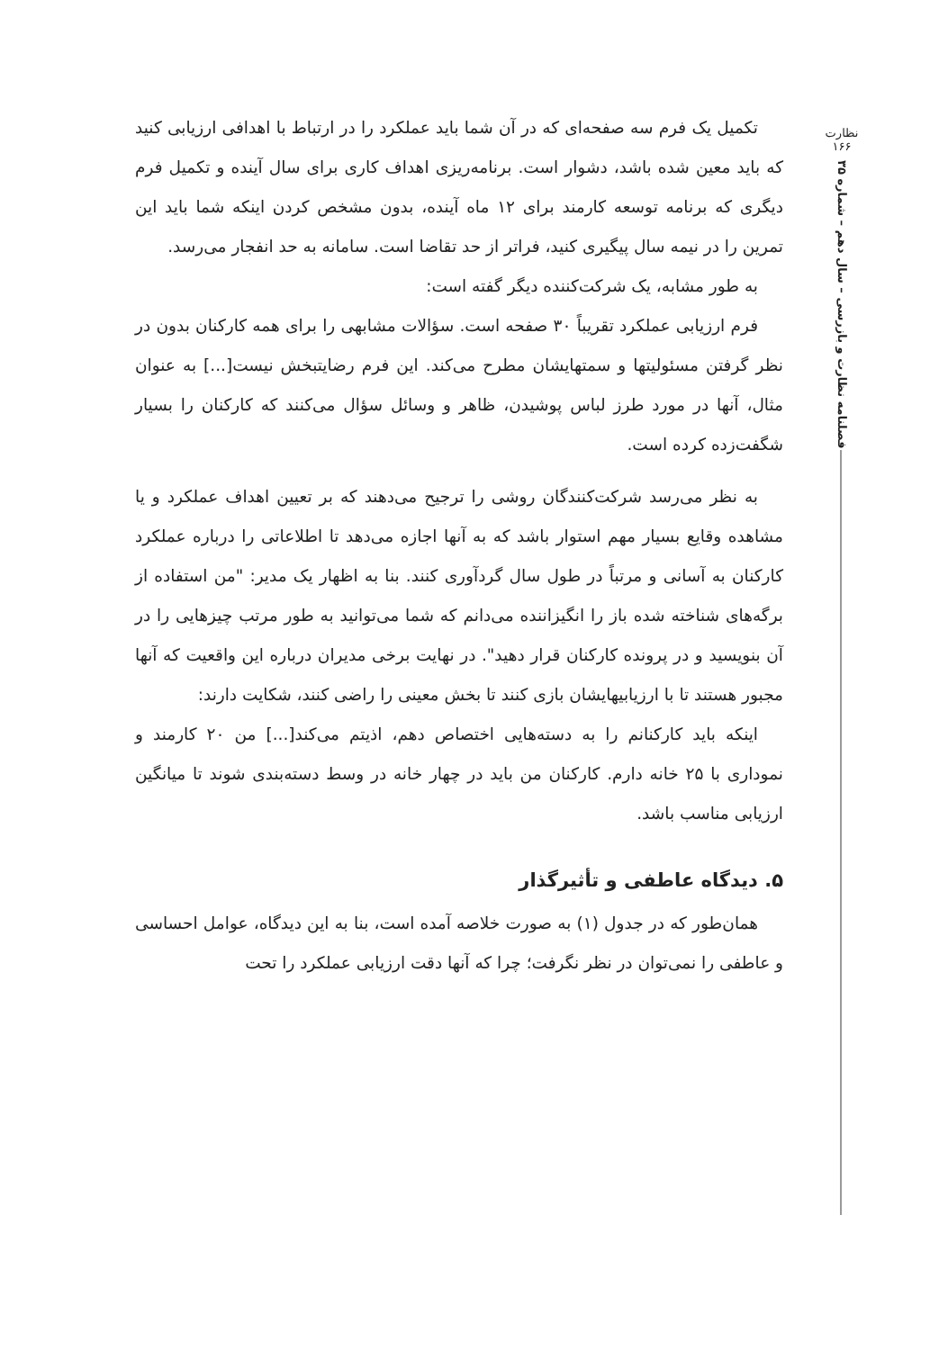نظارت
۱۶۶
فصلنامه نظارت و بازرسی – سال دهم – شماره ۳۵
تکمیل یک فرم سه صفحه‌ای که در آن شما باید عملکرد را در ارتباط با اهدافی ارزیابی کنید که باید معین شده باشد، دشوار است. برنامه‌ریزی اهداف کاری برای سال آینده و تکمیل فرم دیگری که برنامه توسعه کارمند برای ۱۲ ماه آینده، بدون مشخص کردن اینکه شما باید این تمرین را در نیمه سال پیگیری کنید، فراتر از حد تقاضا است. سامانه به حد انفجار می‌رسد.
به طور مشابه، یک شرکت‌کننده دیگر گفته است:
فرم ارزیابی عملکرد تقریباً ۳۰ صفحه است. سؤالات مشابهی را برای همه کارکنان بدون در نظر گرفتن مسئولیتها و سمتهایشان مطرح می‌کند. این فرم رضایتبخش نیست[...] به عنوان مثال، آنها در مورد طرز لباس پوشیدن، ظاهر و وسائل سؤال می‌کنند که کارکنان را بسیار شگفت‌زده کرده است.
به نظر می‌رسد شرکت‌کنندگان روشی را ترجیح می‌دهند که بر تعیین اهداف عملکرد و یا مشاهده وقایع بسیار مهم استوار باشد که به آنها اجازه می‌دهد تا اطلاعاتی را درباره عملکرد کارکنان به آسانی و مرتباً در طول سال گردآوری کنند. بنا به اظهار یک مدیر: "من استفاده از برگه‌های شناخته شده باز را انگیزاننده می‌دانم که شما می‌توانید به طور مرتب چیزهایی را در آن بنویسید و در پرونده کارکنان قرار دهید". در نهایت برخی مدیران درباره این واقعیت که آنها مجبور هستند تا با ارزیابیهایشان بازی کنند تا بخش معینی را راضی کنند، شکایت دارند:
اینکه باید کارکنانم را به دسته‌هایی اختصاص دهم، اذیتم می‌کند[...] من ۲۰ کارمند و نموداری با ۲۵ خانه دارم. کارکنان من باید در چهار خانه در وسط دسته‌بندی شوند تا میانگین ارزیابی مناسب باشد.
۵. دیدگاه عاطفی و تأثیرگذار
همان‌طور که در جدول (۱) به صورت خلاصه آمده است، بنا به این دیدگاه، عوامل احساسی و عاطفی را نمی‌توان در نظر نگرفت؛ چرا که آنها دقت ارزیابی عملکرد را تحت